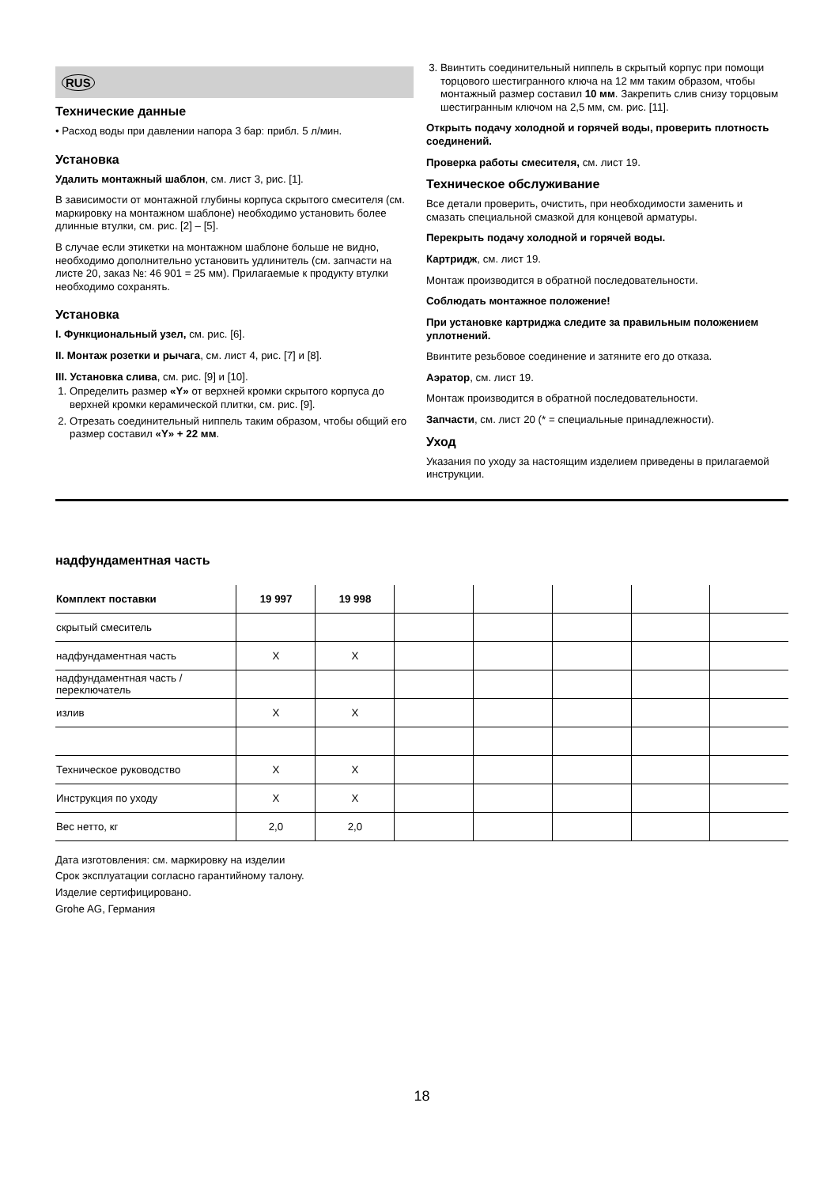RUS
Технические данные
• Расход воды при давлении напора 3 бар: прибл. 5 л/мин.
Установка
Удалить монтажный шаблон, см. лист 3, рис. [1].
В зависимости от монтажной глубины корпуса скрытого смесителя (см. маркировку на монтажном шаблоне) необходимо установить более длинные втулки, см. рис. [2] – [5].
В случае если этикетки на монтажном шаблоне больше не видно, необходимо дополнительно установить удлинитель (см. запчасти на листе 20, заказ №: 46 901 = 25 мм). Прилагаемые к продукту втулки необходимо сохранять.
Установка
I. Функциональный узел, см. рис. [6].
II. Монтаж розетки и рычага, см. лист 4, рис. [7] и [8].
III. Установка слива, см. рис. [9] и [10].
1. Определить размер «Y» от верхней кромки скрытого корпуса до верхней кромки керамической плитки, см. рис. [9].
2. Отрезать соединительный ниппель таким образом, чтобы общий его размер составил «Y» + 22 мм.
3. Ввинтить соединительный ниппель в скрытый корпус при помощи торцового шестигранного ключа на 12 мм таким образом, чтобы монтажный размер составил 10 мм. Закрепить слив снизу торцовым шестигранным ключом на 2,5 мм, см. рис. [11].
Открыть подачу холодной и горячей воды, проверить плотность соединений.
Проверка работы смесителя, см. лист 19.
Техническое обслуживание
Все детали проверить, очистить, при необходимости заменить и смазать специальной смазкой для концевой арматуры.
Перекрыть подачу холодной и горячей воды.
Картридж, см. лист 19.
Монтаж производится в обратной последовательности.
Соблюдать монтажное положение!
При установке картриджа следите за правильным положением уплотнений.
Ввинтите резьбовое соединение и затяните его до отказа.
Аэратор, см. лист 19.
Монтаж производится в обратной последовательности.
Запчасти, см. лист 20 (* = специальные принадлежности).
Уход
Указания по уходу за настоящим изделием приведены в прилагаемой инструкции.
надфундаментная часть
| Комплект поставки | 19 997 | 19 998 | | | | | |
| --- | --- | --- | --- | --- | --- | --- | --- |
| скрытый смеситель | | | | | | | |
| надфундаментная часть | X | X | | | | | |
| надфундаментная часть / переключатель | | | | | | | |
| излив | X | X | | | | | |
| Техническое руководство | X | X | | | | | |
| Инструкция по уходу | X | X | | | | | |
| Вес нетто, кг | 2,0 | 2,0 | | | | | |
Дата изготовления: см. маркировку на изделии
Срок эксплуатации согласно гарантийному талону.
Изделие сертифицировано.
Grohe AG, Германия
18